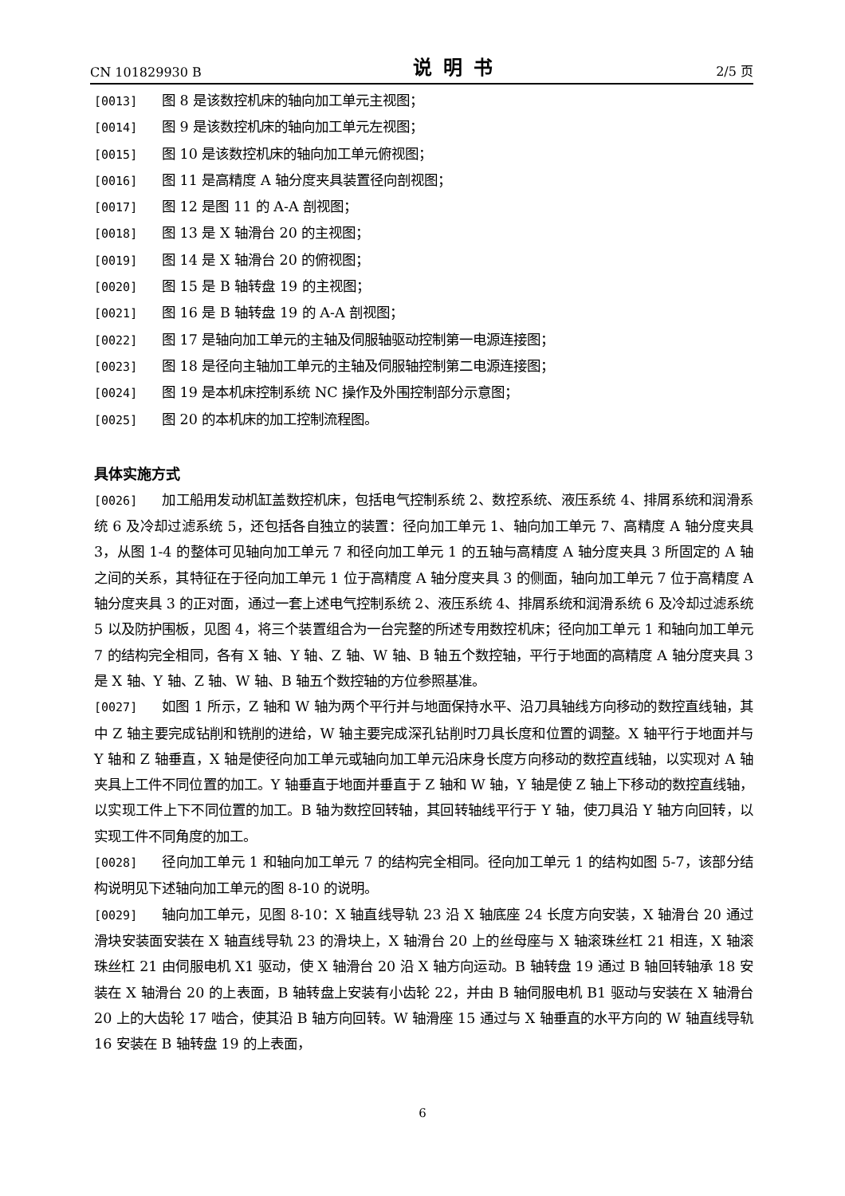CN 101829930 B 说明书 2/5 页
[0013] 图 8 是该数控机床的轴向加工单元主视图；
[0014] 图 9 是该数控机床的轴向加工单元左视图；
[0015] 图 10 是该数控机床的轴向加工单元俯视图；
[0016] 图 11 是高精度 A 轴分度夹具装置径向剖视图；
[0017] 图 12 是图 11 的 A-A 剖视图；
[0018] 图 13 是 X 轴滑台 20 的主视图；
[0019] 图 14 是 X 轴滑台 20 的俯视图；
[0020] 图 15 是 B 轴转盘 19 的主视图；
[0021] 图 16 是 B 轴转盘 19 的 A-A 剖视图；
[0022] 图 17 是轴向加工单元的主轴及伺服轴驱动控制第一电源连接图；
[0023] 图 18 是径向主轴加工单元的主轴及伺服轴控制第二电源连接图；
[0024] 图 19 是本机床控制系统 NC 操作及外围控制部分示意图；
[0025] 图 20 的本机床的加工控制流程图。
具体实施方式
[0026] 加工船用发动机缸盖数控机床，包括电气控制系统 2、数控系统、液压系统 4、排屑系统和润滑系统 6 及冷却过滤系统 5，还包括各自独立的装置：径向加工单元 1、轴向加工单元 7、高精度 A 轴分度夹具 3，从图 1-4 的整体可见轴向加工单元 7 和径向加工单元 1 的五轴与高精度 A 轴分度夹具 3 所固定的 A 轴之间的关系，其特征在于径向加工单元 1 位于高精度 A 轴分度夹具 3 的侧面，轴向加工单元 7 位于高精度 A 轴分度夹具 3 的正对面，通过一套上述电气控制系统 2、液压系统 4、排屑系统和润滑系统 6 及冷却过滤系统 5 以及防护围板，见图 4，将三个装置组合为一台完整的所述专用数控机床；径向加工单元 1 和轴向加工单元 7 的结构完全相同，各有 X 轴、Y 轴、Z 轴、W 轴、B 轴五个数控轴，平行于地面的高精度 A 轴分度夹具 3 是 X 轴、Y 轴、Z 轴、W 轴、B 轴五个数控轴的方位参照基准。
[0027] 如图 1 所示，Z 轴和 W 轴为两个平行并与地面保持水平、沿刀具轴线方向移动的数控直线轴，其中 Z 轴主要完成钻削和铣削的进给，W 轴主要完成深孔钻削时刀具长度和位置的调整。X 轴平行于地面并与 Y 轴和 Z 轴垂直，X 轴是使径向加工单元或轴向加工单元沿床身长度方向移动的数控直线轴，以实现对 A 轴夹具上工件不同位置的加工。Y 轴垂直于地面并垂直于 Z 轴和 W 轴，Y 轴是使 Z 轴上下移动的数控直线轴，以实现工件上下不同位置的加工。B 轴为数控回转轴，其回转轴线平行于 Y 轴，使刀具沿 Y 轴方向回转，以实现工件不同角度的加工。
[0028] 径向加工单元 1 和轴向加工单元 7 的结构完全相同。径向加工单元 1 的结构如图 5-7，该部分结构说明见下述轴向加工单元的图 8-10 的说明。
[0029] 轴向加工单元，见图 8-10：X 轴直线导轨 23 沿 X 轴底座 24 长度方向安装，X 轴滑台 20 通过滑块安装面安装在 X 轴直线导轨 23 的滑块上，X 轴滑台 20 上的丝母座与 X 轴滚珠丝杠 21 相连，X 轴滚珠丝杠 21 由伺服电机 X1 驱动，使 X 轴滑台 20 沿 X 轴方向运动。B 轴转盘 19 通过 B 轴回转轴承 18 安装在 X 轴滑台 20 的上表面，B 轴转盘上安装有小齿轮 22，并由 B 轴伺服电机 B1 驱动与安装在 X 轴滑台 20 上的大齿轮 17 啮合，使其沿 B 轴方向回转。W 轴滑座 15 通过与 X 轴垂直的水平方向的 W 轴直线导轨 16 安装在 B 轴转盘 19 的上表面，
6